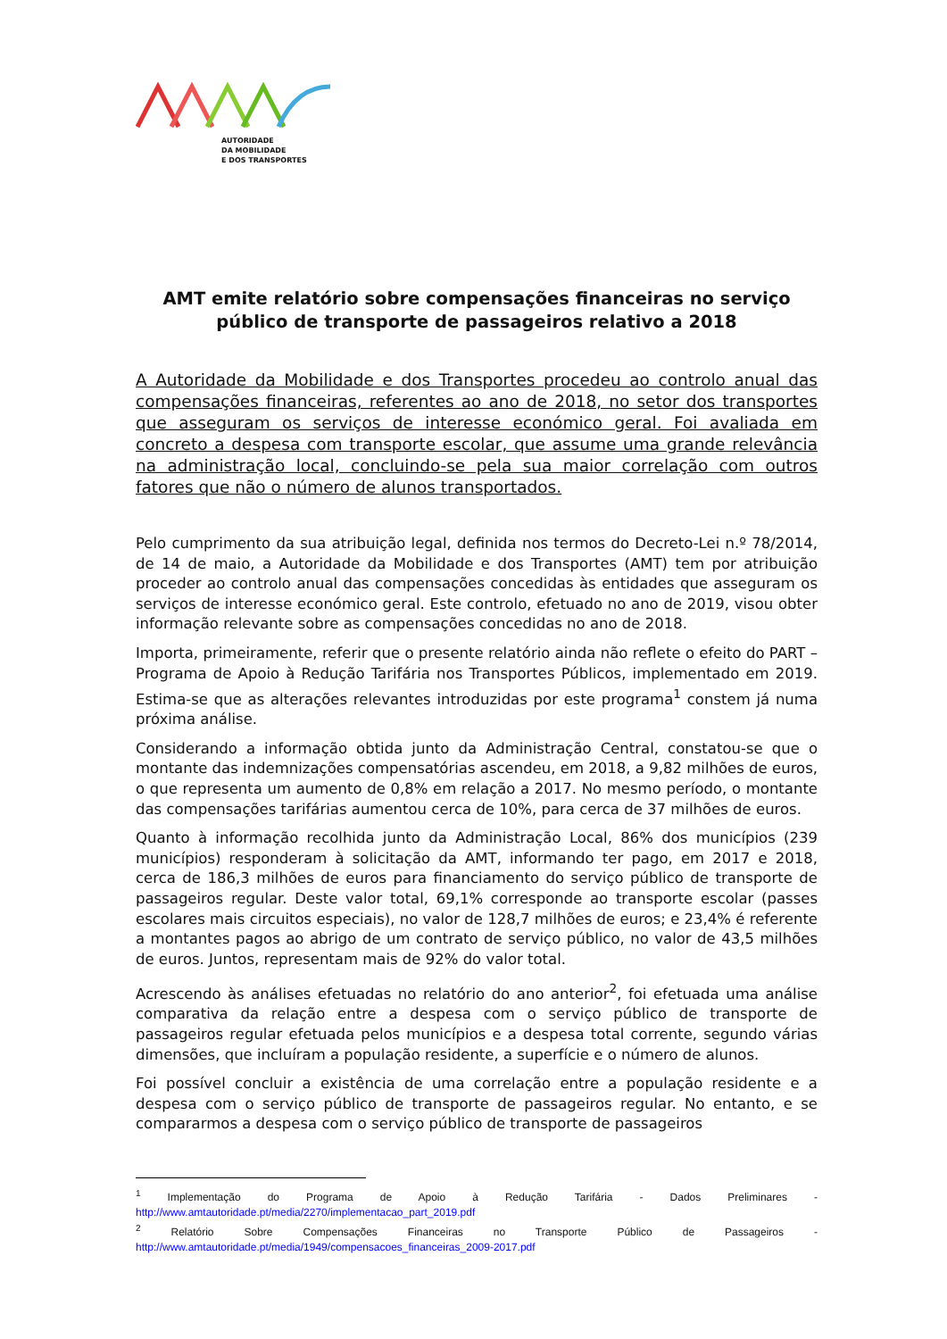AUTORIDADE
DA MOBILIDADE
E DOS TRANSPORTES
AMT emite relatório sobre compensações financeiras no serviço público de transporte de passageiros relativo a 2018
A Autoridade da Mobilidade e dos Transportes procedeu ao controlo anual das compensações financeiras, referentes ao ano de 2018, no setor dos transportes que asseguram os serviços de interesse económico geral. Foi avaliada em concreto a despesa com transporte escolar, que assume uma grande relevância na administração local, concluindo-se pela sua maior correlação com outros fatores que não o número de alunos transportados.
Pelo cumprimento da sua atribuição legal, definida nos termos do Decreto-Lei n.º 78/2014, de 14 de maio, a Autoridade da Mobilidade e dos Transportes (AMT) tem por atribuição proceder ao controlo anual das compensações concedidas às entidades que asseguram os serviços de interesse económico geral. Este controlo, efetuado no ano de 2019, visou obter informação relevante sobre as compensações concedidas no ano de 2018.
Importa, primeiramente, referir que o presente relatório ainda não reflete o efeito do PART – Programa de Apoio à Redução Tarifária nos Transportes Públicos, implementado em 2019. Estima-se que as alterações relevantes introduzidas por este programa<sup>1</sup> constem já numa próxima análise.
Considerando a informação obtida junto da Administração Central, constatou-se que o montante das indemnizações compensatórias ascendeu, em 2018, a 9,82 milhões de euros, o que representa um aumento de 0,8% em relação a 2017. No mesmo período, o montante das compensações tarifárias aumentou cerca de 10%, para cerca de 37 milhões de euros.
Quanto à informação recolhida junto da Administração Local, 86% dos municípios (239 municípios) responderam à solicitação da AMT, informando ter pago, em 2017 e 2018, cerca de 186,3 milhões de euros para financiamento do serviço público de transporte de passageiros regular. Deste valor total, 69,1% corresponde ao transporte escolar (passes escolares mais circuitos especiais), no valor de 128,7 milhões de euros; e 23,4% é referente a montantes pagos ao abrigo de um contrato de serviço público, no valor de 43,5 milhões de euros. Juntos, representam mais de 92% do valor total.
Acrescendo às análises efetuadas no relatório do ano anterior<sup>2</sup>, foi efetuada uma análise comparativa da relação entre a despesa com o serviço público de transporte de passageiros regular efetuada pelos municípios e a despesa total corrente, segundo várias dimensões, que incluíram a população residente, a superfície e o número de alunos.
Foi possível concluir a existência de uma correlação entre a população residente e a despesa com o serviço público de transporte de passageiros regular. No entanto, e se compararmos a despesa com o serviço público de transporte de passageiros
<sup>1</sup> Implementação do Programa de Apoio à Redução Tarifária - Dados Preliminares - http://www.amtautoridade.pt/media/2270/implementacao_part_2019.pdf
<sup>2</sup> Relatório Sobre Compensações Financeiras no Transporte Público de Passageiros - http://www.amtautoridade.pt/media/1949/compensacoes_financeiras_2009-2017.pdf